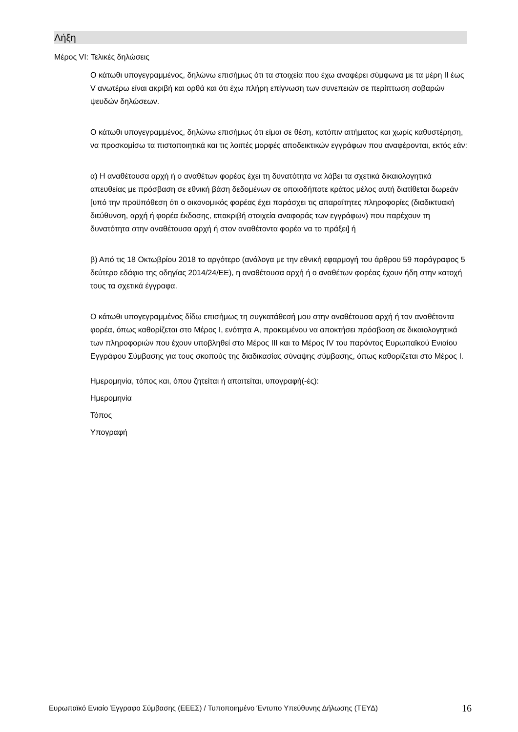Λήξη
Μέρος VI: Τελικές δηλώσεις
Ο κάτωθι υπογεγραμμένος, δηλώνω επισήμως ότι τα στοιχεία που έχω αναφέρει σύμφωνα με τα μέρη II έως V ανωτέρω είναι ακριβή και ορθά και ότι έχω πλήρη επίγνωση των συνεπειών σε περίπτωση σοβαρών ψευδών δηλώσεων.
Ο κάτωθι υπογεγραμμένος, δηλώνω επισήμως ότι είμαι σε θέση, κατόπιν αιτήματος και χωρίς καθυστέρηση, να προσκομίσω τα πιστοποιητικά και τις λοιπές μορφές αποδεικτικών εγγράφων που αναφέρονται, εκτός εάν:
α) Η αναθέτουσα αρχή ή ο αναθέτων φορέας έχει τη δυνατότητα να λάβει τα σχετικά δικαιολογητικά απευθείας με πρόσβαση σε εθνική βάση δεδομένων σε οποιοδήποτε κράτος μέλος αυτή διατίθεται δωρεάν [υπό την προϋπόθεση ότι ο οικονομικός φορέας έχει παράσχει τις απαραίτητες πληροφορίες (διαδικτυακή διεύθυνση, αρχή ή φορέα έκδοσης, επακριβή στοιχεία αναφοράς των εγγράφων) που παρέχουν τη δυνατότητα στην αναθέτουσα αρχή ή στον αναθέτοντα φορέα να το πράξει] ή
β) Από τις 18 Οκτωβρίου 2018 το αργότερο (ανάλογα με την εθνική εφαρμογή του άρθρου 59 παράγραφος 5 δεύτερο εδάφιο της οδηγίας 2014/24/ΕΕ), η αναθέτουσα αρχή ή ο αναθέτων φορέας έχουν ήδη στην κατοχή τους τα σχετικά έγγραφα.
Ο κάτωθι υπογεγραμμένος δίδω επισήμως τη συγκατάθεσή μου στην αναθέτουσα αρχή ή τον αναθέτοντα φορέα, όπως καθορίζεται στο Μέρος I, ενότητα A, προκειμένου να αποκτήσει πρόσβαση σε δικαιολογητικά των πληροφοριών που έχουν υποβληθεί στο Μέρος III και το Μέρος IV του παρόντος Ευρωπαϊκού Ενιαίου Εγγράφου Σύμβασης για τους σκοπούς της διαδικασίας σύναψης σύμβασης, όπως καθορίζεται στο Μέρος I.
Ημερομηνία, τόπος και, όπου ζητείται ή απαιτείται, υπογραφή(-ές):
Ημερομηνία
Τόπος
Υπογραφή
Ευρωπαϊκό Ενιαίο Έγγραφο Σύμβασης (ΕΕΕΣ) / Τυποποιημένο Έντυπο Υπεύθυνης Δήλωσης (ΤΕΥΔ) 16